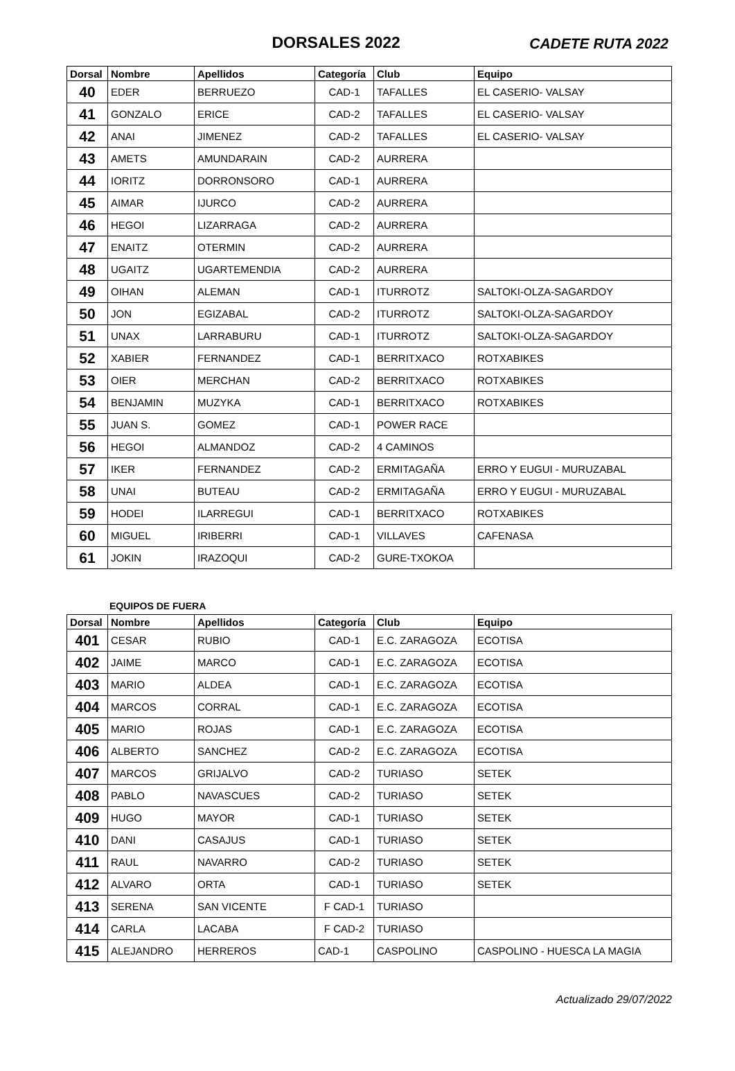DORSALES 2022
CADETE RUTA 2022
| Dorsal | Nombre | Apellidos | Categoría | Club | Equipo |
| --- | --- | --- | --- | --- | --- |
| 40 | EDER | BERRUEZO | CAD-1 | TAFALLES | EL CASERIO- VALSAY |
| 41 | GONZALO | ERICE | CAD-2 | TAFALLES | EL CASERIO- VALSAY |
| 42 | ANAI | JIMENEZ | CAD-2 | TAFALLES | EL CASERIO- VALSAY |
| 43 | AMETS | AMUNDARAIN | CAD-2 | AURRERA | |
| 44 | IORITZ | DORRONSORO | CAD-1 | AURRERA | |
| 45 | AIMAR | IJURCO | CAD-2 | AURRERA | |
| 46 | HEGOI | LIZARRAGA | CAD-2 | AURRERA | |
| 47 | ENAITZ | OTERMIN | CAD-2 | AURRERA | |
| 48 | UGAITZ | UGARTEMENDIA | CAD-2 | AURRERA | |
| 49 | OIHAN | ALEMAN | CAD-1 | ITURROTZ | SALTOKI-OLZA-SAGARDOY |
| 50 | JON | EGIZABAL | CAD-2 | ITURROTZ | SALTOKI-OLZA-SAGARDOY |
| 51 | UNAX | LARRABURU | CAD-1 | ITURROTZ | SALTOKI-OLZA-SAGARDOY |
| 52 | XABIER | FERNANDEZ | CAD-1 | BERRITXACO | ROTXABIKES |
| 53 | OIER | MERCHAN | CAD-2 | BERRITXACO | ROTXABIKES |
| 54 | BENJAMIN | MUZYKA | CAD-1 | BERRITXACO | ROTXABIKES |
| 55 | JUAN S. | GOMEZ | CAD-1 | POWER RACE | |
| 56 | HEGOI | ALMANDOZ | CAD-2 | 4 CAMINOS | |
| 57 | IKER | FERNANDEZ | CAD-2 | ERMITAGAÑA | ERRO Y EUGUI - MURUZABAL |
| 58 | UNAI | BUTEAU | CAD-2 | ERMITAGAÑA | ERRO Y EUGUI - MURUZABAL |
| 59 | HODEI | ILARREGUI | CAD-1 | BERRITXACO | ROTXABIKES |
| 60 | MIGUEL | IRIBERRI | CAD-1 | VILLAVES | CAFENASA |
| 61 | JOKIN | IRAZOQUI | CAD-2 | GURE-TXOKOA | |
EQUIPOS DE FUERA
| Dorsal | Nombre | Apellidos | Categoría | Club | Equipo |
| --- | --- | --- | --- | --- | --- |
| 401 | CESAR | RUBIO | CAD-1 | E.C. ZARAGOZA | ECOTISA |
| 402 | JAIME | MARCO | CAD-1 | E.C. ZARAGOZA | ECOTISA |
| 403 | MARIO | ALDEA | CAD-1 | E.C. ZARAGOZA | ECOTISA |
| 404 | MARCOS | CORRAL | CAD-1 | E.C. ZARAGOZA | ECOTISA |
| 405 | MARIO | ROJAS | CAD-1 | E.C. ZARAGOZA | ECOTISA |
| 406 | ALBERTO | SANCHEZ | CAD-2 | E.C. ZARAGOZA | ECOTISA |
| 407 | MARCOS | GRIJALVO | CAD-2 | TURIASO | SETEK |
| 408 | PABLO | NAVASCUES | CAD-2 | TURIASO | SETEK |
| 409 | HUGO | MAYOR | CAD-1 | TURIASO | SETEK |
| 410 | DANI | CASAJUS | CAD-1 | TURIASO | SETEK |
| 411 | RAUL | NAVARRO | CAD-2 | TURIASO | SETEK |
| 412 | ALVARO | ORTA | CAD-1 | TURIASO | SETEK |
| 413 | SERENA | SAN VICENTE | F CAD-1 | TURIASO | |
| 414 | CARLA | LACABA | F CAD-2 | TURIASO | |
| 415 | ALEJANDRO | HERREROS | CAD-1 | CASPOLINO | CASPOLINO - HUESCA LA MAGIA |
Actualizado 29/07/2022